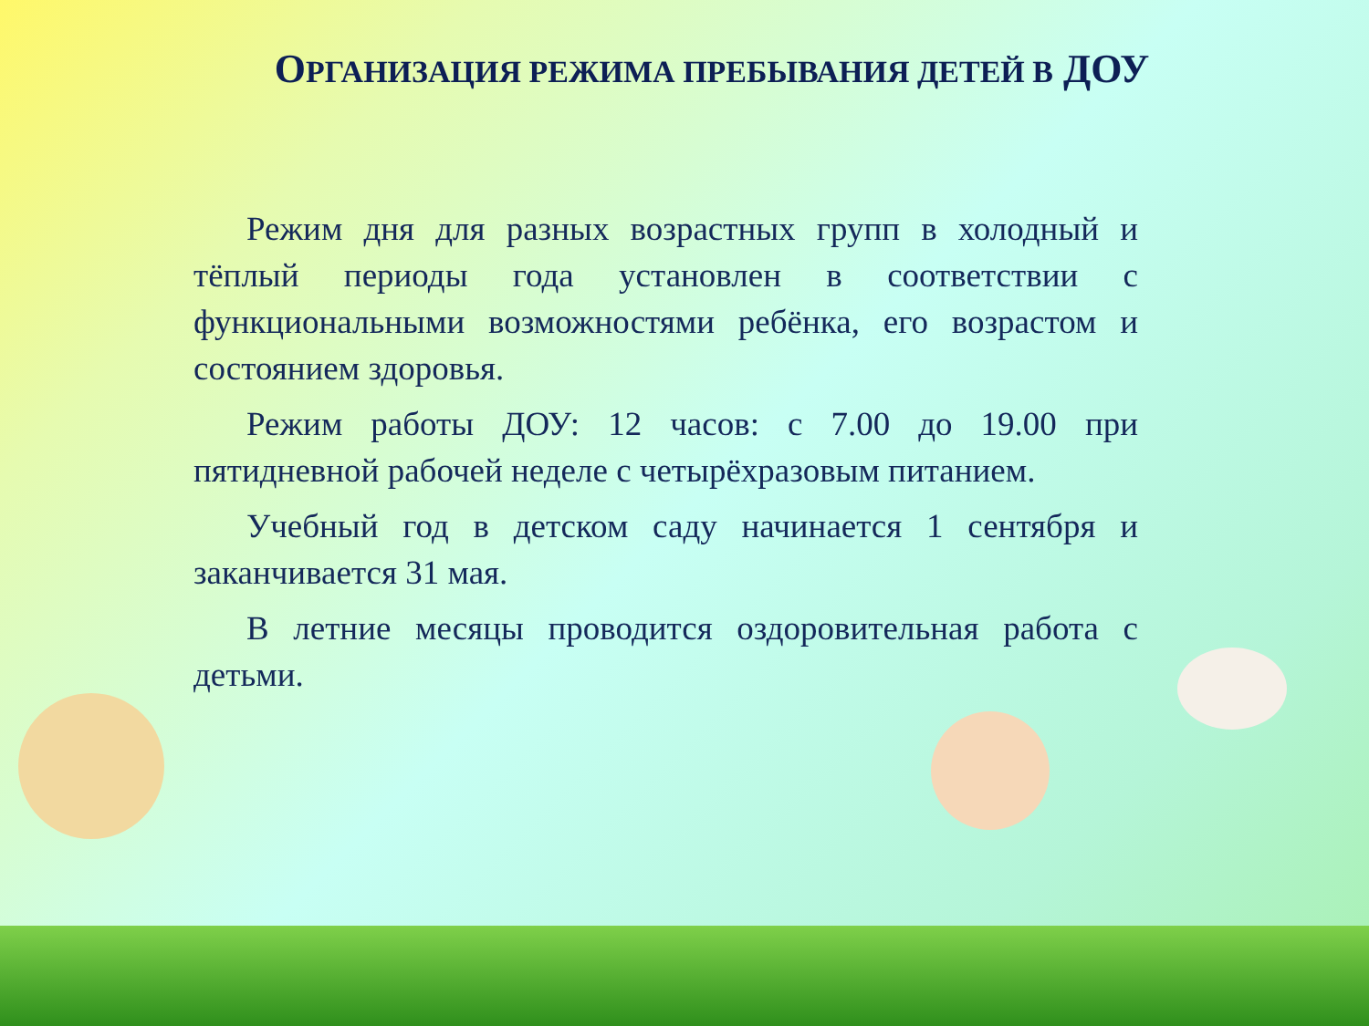ОРГАНИЗАЦИЯ РЕЖИМА ПРЕБЫВАНИЯ ДЕТЕЙ В ДОУ
Режим дня для разных возрастных групп в холодный и тёплый периоды года установлен в соответствии с функциональными возможностями ребёнка, его возрастом и состоянием здоровья.
Режим работы ДОУ: 12 часов: с 7.00 до 19.00 при пятидневной рабочей неделе с четырёхразовым питанием.
Учебный год в детском саду начинается 1 сентября и заканчивается 31 мая.
В летние месяцы проводится оздоровительная работа с детьми.